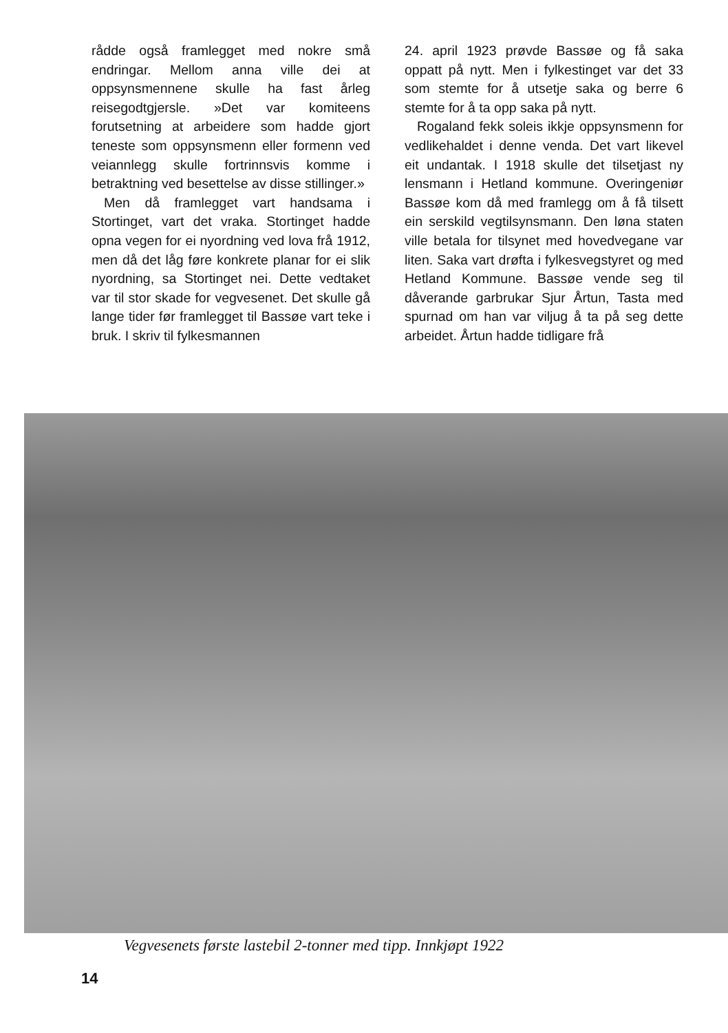rådde også framlegget med nokre små endringar. Mellom anna ville dei at oppsynsmennene skulle ha fast årleg reisegodtgjersle. »Det var komiteens forutsetning at arbeidere som hadde gjort teneste som oppsynsmenn eller formenn ved veiannlegg skulle fortrinnsvis komme i betraktning ved besettelse av disse stillinger.»
Men då framlegget vart handsama i Stortinget, vart det vraka. Stortinget hadde opna vegen for ei nyordning ved lova frå 1912, men då det låg føre konkrete planar for ei slik nyordning, sa Stortinget nei. Dette vedtaket var til stor skade for vegvesenet. Det skulle gå lange tider før framlegget til Bassøe vart teke i bruk. I skriv til fylkesmannen
24. april 1923 prøvde Bassøe og få saka oppatt på nytt. Men i fylkestinget var det 33 som stemte for å utsetje saka og berre 6 stemte for å ta opp saka på nytt.
Rogaland fekk soleis ikkje oppsynsmenn for vedlikehaldet i denne venda. Det vart likevel eit undantak. I 1918 skulle det tilsetjast ny lensmann i Hetland kommune. Overingeniør Bassøe kom då med framlegg om å få tilsett ein serskild vegtilsynsmann. Den løna staten ville betala for tilsynet med hovedvegane var liten. Saka vart drøfta i fylkesvegstyret og med Hetland Kommune. Bassøe vende seg til dåverande garbrukar Sjur Årtun, Tasta med spurnad om han var viljug å ta på seg dette arbeidet. Årtun hadde tidligare frå
Vegvesenets første lastebil 2-tonner med tipp. Innkjøpt 1922
14